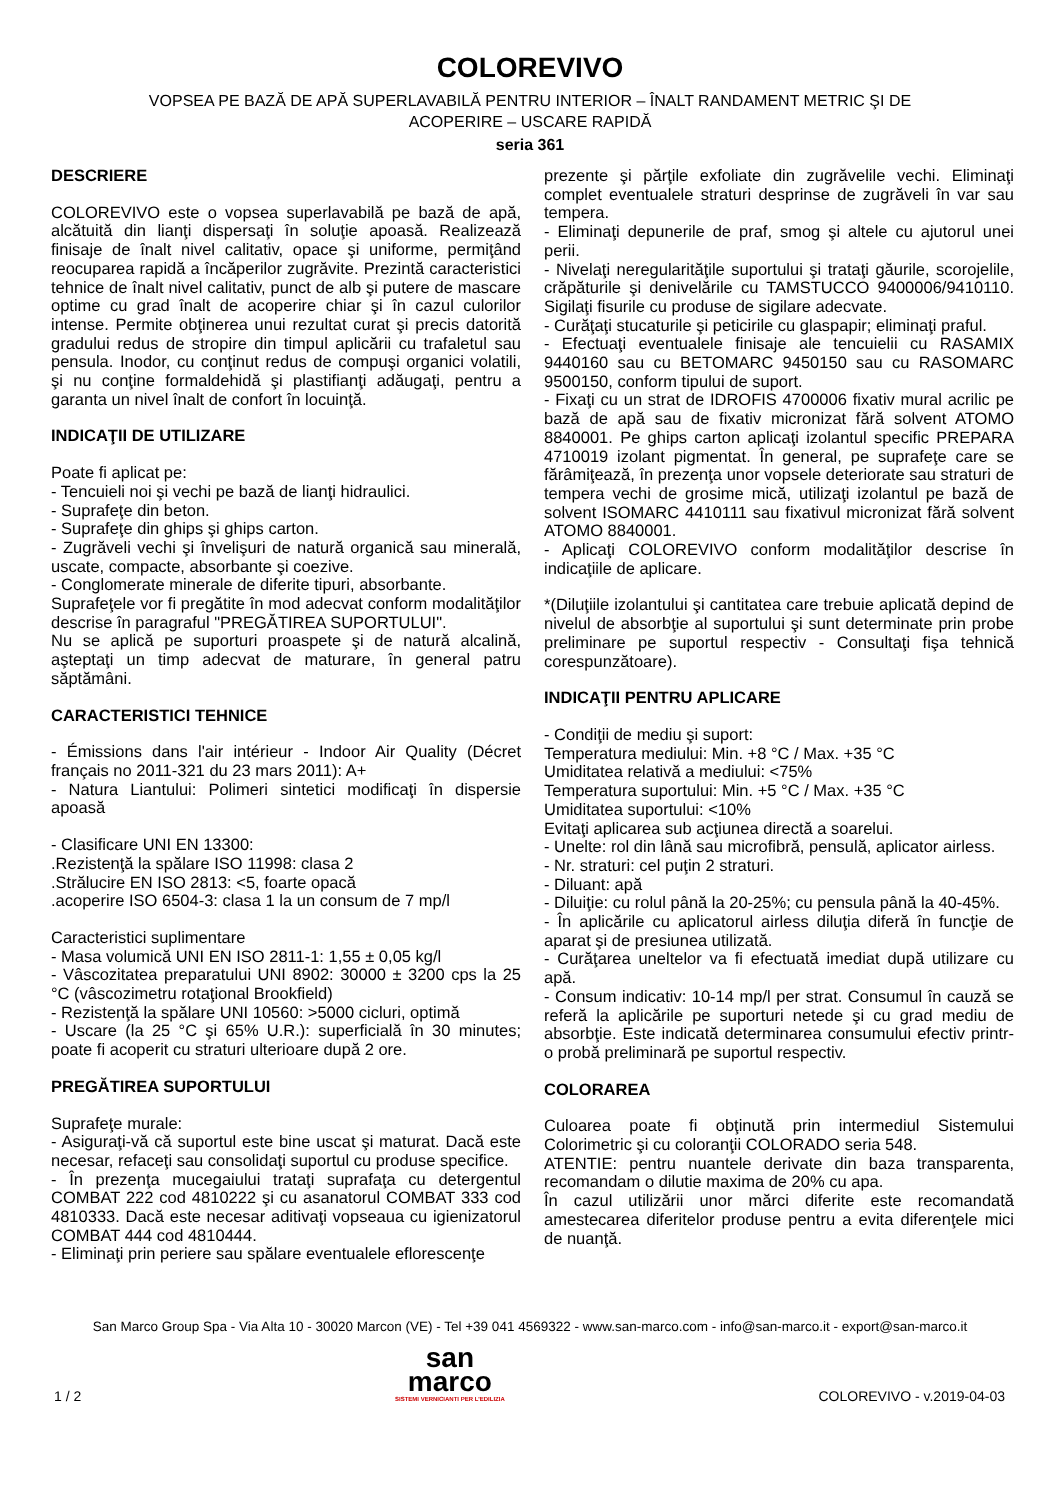COLOREVIVO
VOPSEA PE BAZĂ DE APĂ SUPERLAVABILĂ PENTRU INTERIOR – ÎNALT RANDAMENT METRIC ŞI DE ACOPERIRE – USCARE RAPIDĂ
seria 361
DESCRIERE
COLOREVIVO este o vopsea superlavabilă pe bază de apă, alcătuită din lianţi dispersaţi în soluţie apoasă. Realizează finisaje de înalt nivel calitativ, opace şi uniforme, permiţând reocuparea rapidă a încăperilor zugrăvite. Prezintă caracteristici tehnice de înalt nivel calitativ, punct de alb şi putere de mascare optime cu grad înalt de acoperire chiar şi în cazul culorilor intense. Permite obţinerea unui rezultat curat şi precis datorită gradului redus de stropire din timpul aplicării cu trafaletul sau pensula. Inodor, cu conţinut redus de compuşi organici volatili, şi nu conţine formaldehidă şi plastifianţi adăugaţi, pentru a garanta un nivel înalt de confort în locuinţă.
INDICAŢII DE UTILIZARE
Poate fi aplicat pe:
- Tencuieli noi şi vechi pe bază de lianţi hidraulici.
- Suprafeţe din beton.
- Suprafeţe din ghips şi ghips carton.
- Zugrăveli vechi şi învelişuri de natură organică sau minerală, uscate, compacte, absorbante şi coezive.
- Conglomerate minerale de diferite tipuri, absorbante.
Suprafeţele vor fi pregătite în mod adecvat conform modalităţilor descrise în paragraful "PREGĂTIREA SUPORTULUI".
Nu se aplică pe suporturi proaspete şi de natură alcalină, aşteptaţi un timp adecvat de maturare, în general patru săptămâni.
CARACTERISTICI TEHNICE
- Émissions dans l'air intérieur - Indoor Air Quality (Décret français no 2011-321 du 23 mars 2011): A+
- Natura Liantului: Polimeri sintetici modificaţi în dispersie apoasă
- Clasificare UNI EN 13300:
.Rezistenţă la spălare ISO 11998: clasa 2
.Strălucire EN ISO 2813: <5, foarte opacă
.acoperire ISO 6504-3: clasa 1 la un consum de 7 mp/l
Caracteristici suplimentare
- Masa volumică UNI EN ISO 2811-1: 1,55 ± 0,05 kg/l
- Vâscozitatea preparatului UNI 8902: 30000 ± 3200 cps la 25 °C (vâscozimetru rotaţional Brookfield)
- Rezistenţă la spălare UNI 10560: >5000 cicluri, optimă
- Uscare (la 25 °C şi 65% U.R.): superficială în 30 minutes; poate fi acoperit cu straturi ulterioare după 2 ore.
PREGĂTIREA SUPORTULUI
Suprafeţe murale:
- Asiguraţi-vă că suportul este bine uscat şi maturat. Dacă este necesar, refaceţi sau consolidaţi suportul cu produse specifice.
- În prezenţa mucegaiului trataţi suprafaţa cu detergentul COMBAT 222 cod 4810222 şi cu asanatorul COMBAT 333 cod 4810333. Dacă este necesar aditivaţi vopseaua cu igienizatorul COMBAT 444 cod 4810444.
- Eliminaţi prin periere sau spălare eventualele eflorescenţe
prezente şi părţile exfoliate din zugrăvelile vechi. Eliminaţi complet eventualele straturi desprinse de zugrăveli în var sau tempera.
- Eliminaţi depunerile de praf, smog şi altele cu ajutorul unei perii.
- Nivelaţi neregularităţile suportului şi trataţi găurile, scorojelile, crăpăturile şi denivelările cu TAMSTUCCO 9400006/9410110. Sigilaţi fisurile cu produse de sigilare adecvate.
- Curăţaţi stucaturile şi peticirile cu glaspapir; eliminaţi praful.
- Efectuaţi eventualele finisaje ale tencuielii cu RASAMIX 9440160 sau cu BETOMARC 9450150 sau cu RASOMARC 9500150, conform tipului de suport.
- Fixaţi cu un strat de IDROFIS 4700006 fixativ mural acrilic pe bază de apă sau de fixativ micronizat fără solvent ATOMO 8840001. Pe ghips carton aplicaţi izolantul specific PREPARA 4710019 izolant pigmentat. În general, pe suprafeţe care se fărâmiţează, în prezenţa unor vopsele deteriorate sau straturi de tempera vechi de grosime mică, utilizaţi izolantul pe bază de solvent ISOMARC 4410111 sau fixativul micronizat fără solvent ATOMO 8840001.
- Aplicaţi COLOREVIVO conform modalităţilor descrise în indicaţiile de aplicare.
*(Diluţiile izolantului şi cantitatea care trebuie aplicată depind de nivelul de absorbţie al suportului şi sunt determinate prin probe preliminare pe suportul respectiv - Consultaţi fişa tehnică corespunzătoare).
INDICAŢII PENTRU APLICARE
- Condiţii de mediu şi suport:
Temperatura mediului: Min. +8 °C / Max. +35 °C
Umiditatea relativă a mediului: <75%
Temperatura suportului: Min. +5 °C / Max. +35 °C
Umiditatea suportului: <10%
Evitaţi aplicarea sub acţiunea directă a soarelui.
- Unelte: rol din lână sau microfibră, pensulă, aplicator airless.
- Nr. straturi: cel puţin 2 straturi.
- Diluant: apă
- Diluiţie: cu rolul până la 20-25%; cu pensula până la 40-45%.
- În aplicările cu aplicatorul airless diluţia diferă în funcţie de aparat şi de presiunea utilizată.
- Curăţarea uneltelor va fi efectuată imediat după utilizare cu apă.
- Consum indicativ: 10-14 mp/l per strat. Consumul în cauză se referă la aplicările pe suporturi netede şi cu grad mediu de absorbţie. Este indicată determinarea consumului efectiv printr-o probă preliminară pe suportul respectiv.
COLORAREA
Culoarea poate fi obţinută prin intermediul Sistemului Colorimetric şi cu coloranţii COLORADO seria 548.
ATENTIE: pentru nuantele derivate din baza transparenta, recomandam o dilutie maxima de 20% cu apa.
În cazul utilizării unor mărci diferite este recomandată amestecarea diferitelor produse pentru a evita diferenţele mici de nuanţă.
San Marco Group Spa - Via Alta 10 - 30020 Marcon (VE) - Tel +39 041 4569322 - www.san-marco.com - info@san-marco.it - export@san-marco.it
1 / 2
san
marco
SISTEMI VERNICIANTI PER L'EDILIZIA
COLOREVIVO - v.2019-04-03